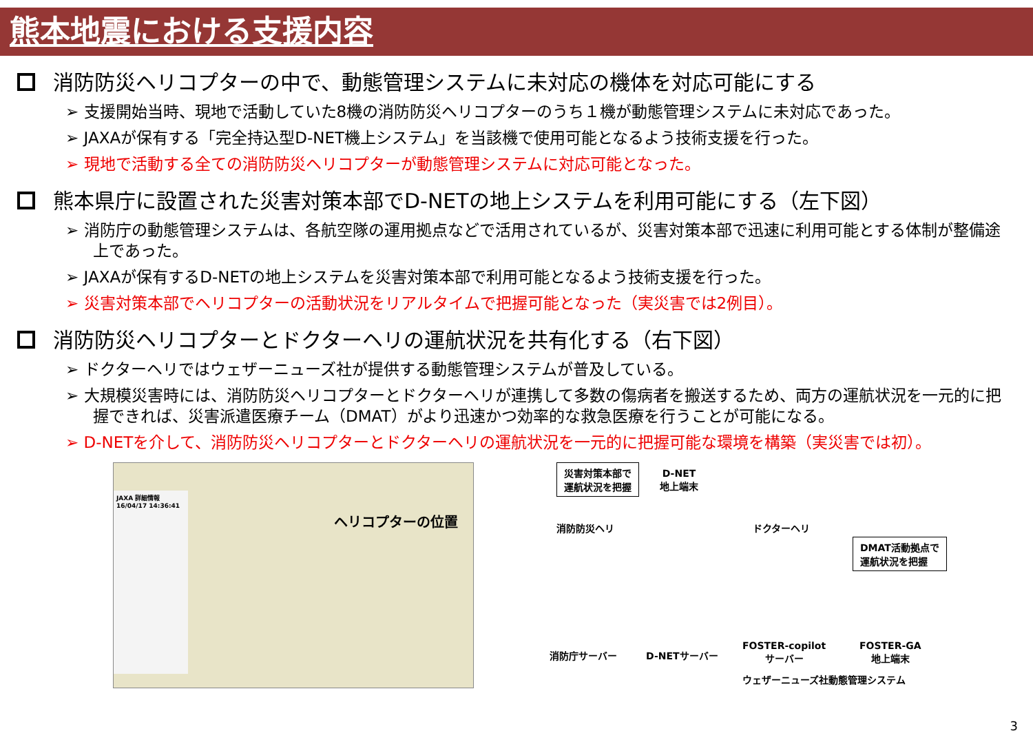熊本地震における支援内容
消防防災ヘリコプターの中で、動態管理システムに未対応の機体を対応可能にする
➢ 支援開始当時、現地で活動していた8機の消防防災ヘリコプターのうち１機が動態管理システムに未対応であった。
➢ JAXAが保有する「完全持込型D-NET機上システム」を当該機で使用可能となるよう技術支援を行った。
➢ 現地で活動する全ての消防防災ヘリコプターが動態管理システムに対応可能となった。
熊本県庁に設置された災害対策本部でD-NETの地上システムを利用可能にする（左下図）
➢ 消防庁の動態管理システムは、各航空隊の運用拠点などで活用されているが、災害対策本部で迅速に利用可能とする体制が整備途上であった。
➢ JAXAが保有するD-NETの地上システムを災害対策本部で利用可能となるよう技術支援を行った。
➢ 災害対策本部でヘリコプターの活動状況をリアルタイムで把握可能となった（実災害では2例目）。
消防防災ヘリコプターとドクターヘリの運航状況を共有化する（右下図）
➢ ドクターヘリではウェザーニューズ社が提供する動態管理システムが普及している。
➢ 大規模災害時には、消防防災ヘリコプターとドクターヘリが連携して多数の傷病者を搬送するため、両方の運航状況を一元的に把握できれば、災害派遣医療チーム（DMAT）がより迅速かつ効率的な救急医療を行うことが可能になる。
➢ D-NETを介して、消防防災ヘリコプターとドクターヘリの運航状況を一元的に把握可能な環境を構築（実災害では初）。
JAXA 詳細情報
16/04/17 14:36:41
ヘリコプターの位置
災害対策本部で
運航状況を把握
D-NET
地上端末
消防防災ヘリ ドクターヘリ
DMAT活動拠点で
運航状況を把握
消防庁サーバー D-NETサーバー
FOSTER-copilot
サーバー
FOSTER-GA
地上端末
ウェザーニューズ社動態管理システム
3